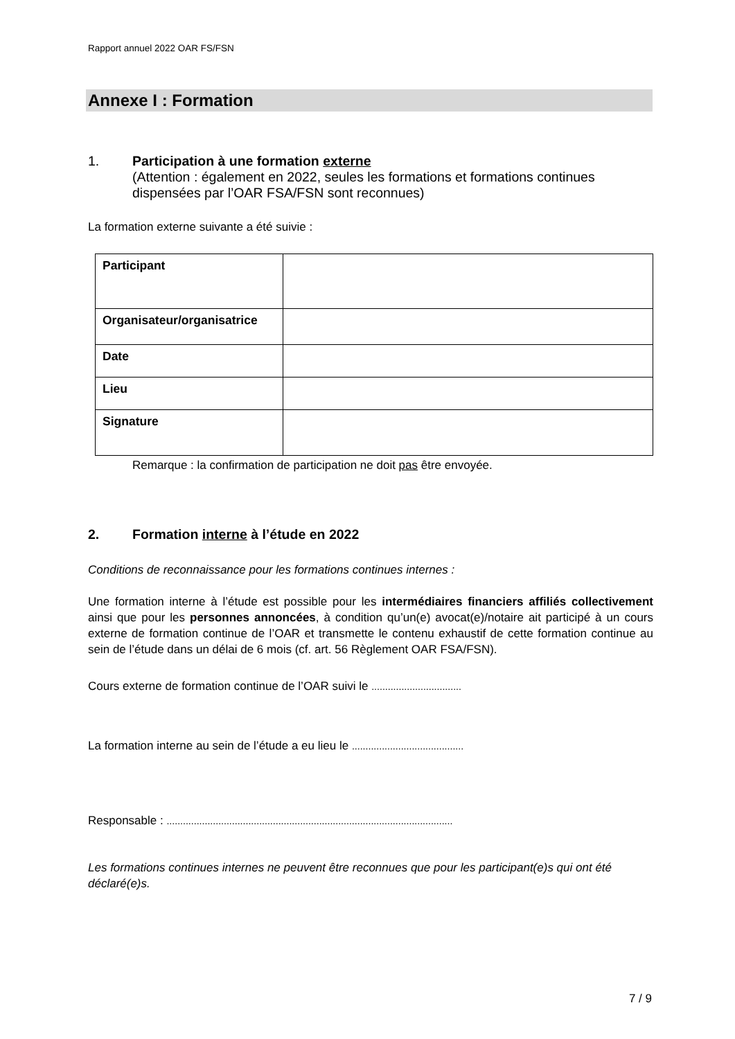Rapport annuel 2022 OAR FS/FSN
Annexe I : Formation
1. Participation à une formation externe
(Attention : également en 2022, seules les formations et formations continues dispensées par l’OAR FSA/FSN sont reconnues)
La formation externe suivante a été suivie :
| Participant | |
| Organisateur/organisatrice | |
| Date | |
| Lieu | |
| Signature | |
Remarque : la confirmation de participation ne doit pas être envoyée.
2. Formation interne à l’étude en 2022
Conditions de reconnaissance pour les formations continues internes :
Une formation interne à l’étude est possible pour les intermédiaires financiers affiliés collectivement ainsi que pour les personnes annoncées, à condition qu’un(e) avocat(e)/notaire ait participé à un cours externe de formation continue de l’OAR et transmette le contenu exhaustif de cette formation continue au sein de l’étude dans un délai de 6 mois (cf. art. 56 Règlement OAR FSA/FSN).
Cours externe de formation continue de l’OAR suivi le .................................
La formation interne au sein de l’étude a eu lieu le .........................................
Responsable : .........................................................................................................
Les formations continues internes ne peuvent être reconnues que pour les participant(e)s qui ont été déclaré(e)s.
7 / 9